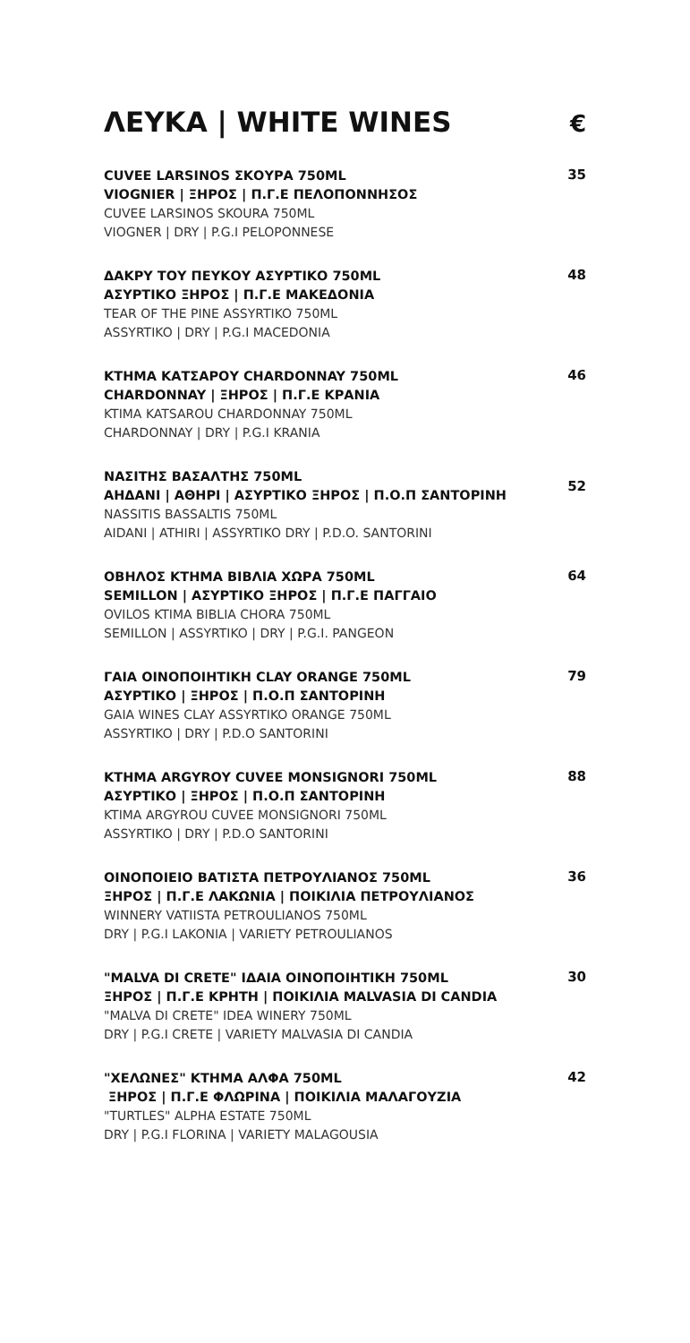ΛΕΥΚΑ | WHITE WINES
€
CUVEE LARSINOS ΣΚΟΥΡΑ 750ML
VIOGNIER | ΞΗΡΟΣ | Π.Γ.Ε ΠΕΛΟΠΟΝΝΗΣΟΣ
CUVEE LARSINOS SKOURA 750ML
VIOGNER | DRY | P.G.I PELOPONNESE
35
ΔΑΚΡΥ ΤΟΥ ΠΕΥΚΟΥ ΑΣΥΡΤΙΚΟ 750ML
ΑΣΥΡΤΙΚΟ ΞΗΡΟΣ | Π.Γ.Ε ΜΑΚΕΔΟΝΙΑ
TEAR OF THE PINE ASSYRTIKO 750ML
ASSYRTIKO | DRY | P.G.I MACEDONIA
48
ΚΤΗΜΑ ΚΑΤΣΑΡΟΥ CHARDONNAY 750ML
CHARDONNAY | ΞΗΡΟΣ | Π.Γ.Ε ΚΡΑΝΙΑ
KTIMA KATSAROU CHARDONNAY 750ML
CHARDONNAY | DRY | P.G.I KRANIA
46
ΝΑΣΙΤΗΣ ΒΑΣΑΛΤΗΣ 750ML
ΑΗΔΑΝΙ | ΑΘΗΡΙ | ΑΣΥΡΤΙΚΟ ΞΗΡΟΣ | Π.Ο.Π ΣΑΝΤΟΡΙΝΗ
NASSITIS BASSALTIS 750ML
AIDANI | ATHIRI | ASSYRTIKO DRY | P.D.O. SANTORINI
52
ΟΒΗΛΟΣ ΚΤΗΜΑ ΒΙΒΛΙΑ ΧΩΡΑ 750ML
SEMILLON | ΑΣΥΡΤΙΚΟ ΞΗΡΟΣ | Π.Γ.Ε ΠΑΓΓΑΙΟ
OVILOS KTIMA BIBLIA CHORA 750ML
SEMILLON | ASSYRTIKO | DRY | P.G.I. PANGEON
64
ΓΑΙΑ ΟΙΝΟΠΟΙΗΤΙΚΗ CLAY ORANGE 750ML
ΑΣΥΡΤΙΚΟ | ΞΗΡΟΣ | Π.Ο.Π ΣΑΝΤΟΡΙΝΗ
GAIA WINES CLAY ASSYRTIKO ORANGE 750ML
ASSYRTIKO | DRY | P.D.O SANTORINI
79
ΚΤΗΜΑ ARGYROY CUVEE MONSIGNORI 750ML
ΑΣΥΡΤΙΚΟ | ΞΗΡΟΣ | Π.Ο.Π ΣΑΝΤΟΡΙΝΗ
KTIMA ARGYROU CUVEE MONSIGNORI 750ML
ASSYRTIKO | DRY | P.D.O SANTORINI
88
ΟΙΝΟΠΟΙΕΙΟ ΒΑΤΙΣΤΑ ΠΕΤΡΟΥΛΙΑΝΟΣ 750ML
ΞΗΡΟΣ | Π.Γ.Ε ΛΑΚΩΝΙΑ | ΠΟΙΚΙΛΙΑ ΠΕΤΡΟΥΛΙΑΝΟΣ
WINNERY VATIISTA PETROULIANOS 750ML
DRY | P.G.I LAKONIA | VARIETY PETROULIANOS
36
"MALVA DI CRETE" ΙΔΑΙΑ ΟΙΝΟΠΟΙΗΤΙΚΗ 750ML
ΞΗΡΟΣ | Π.Γ.Ε ΚΡΗΤΗ | ΠΟΙΚΙΛΙΑ MALVASIA DI CANDIA
"MALVA DI CRETE" IDEA WINERY 750ML
DRY | P.G.I CRETE | VARIETY MALVASIA DI CANDIA
30
"ΧΕΛΩΝΕΣ" ΚΤΗΜΑ ΑΛΦΑ 750ML
ΞΗΡΟΣ | Π.Γ.Ε ΦΛΩΡΙΝΑ | ΠΟΙΚΙΛΙΑ ΜΑΛΑΓΟΥΖΙΑ
"TURTLES" ALPHA ESTATE 750ML
DRY | P.G.I FLORINA | VARIETY MALAGOUSIA
42